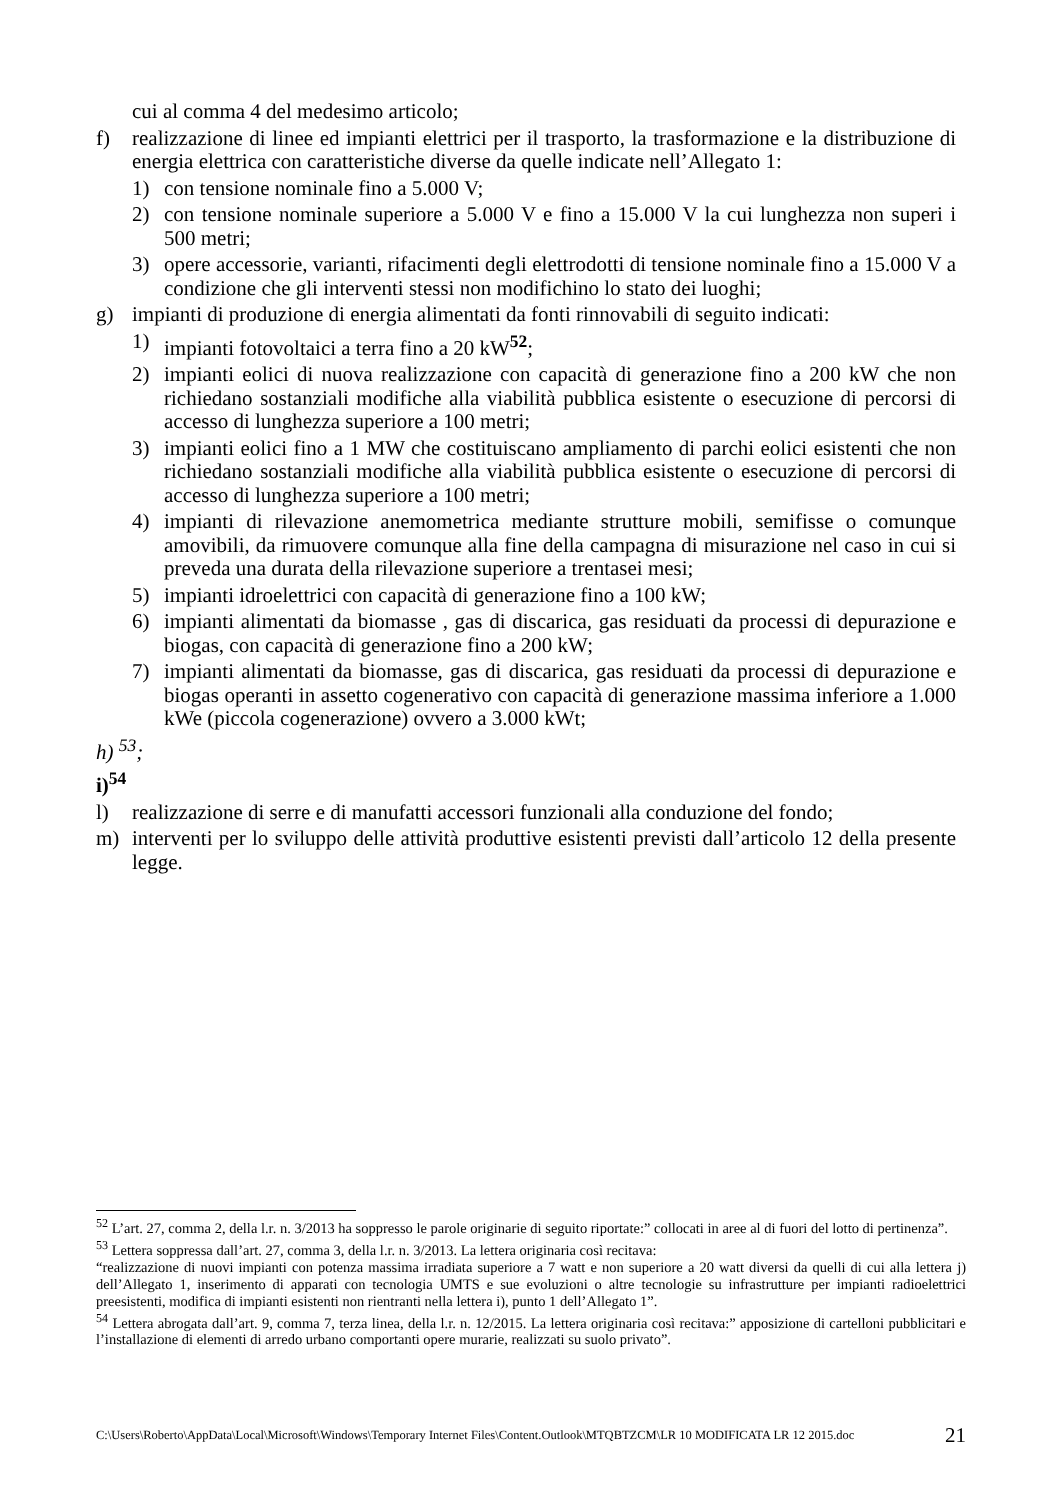cui al comma 4 del medesimo articolo;
f) realizzazione di linee ed impianti elettrici per il trasporto, la trasformazione e la distribuzione di energia elettrica con caratteristiche diverse da quelle indicate nell’Allegato 1:
1) con tensione nominale fino a 5.000 V;
2) con tensione nominale superiore a 5.000 V e fino a 15.000 V la cui lunghezza non superi i 500 metri;
3) opere accessorie, varianti, rifacimenti degli elettrodotti di tensione nominale fino a 15.000 V a condizione che gli interventi stessi non modifichino lo stato dei luoghi;
g) impianti di produzione di energia alimentati da fonti rinnovabili di seguito indicati:
1) impianti fotovoltaici a terra fino a 20 kW<sup>52</sup>;
2) impianti eolici di nuova realizzazione con capacità di generazione fino a 200 kW che non richiedano sostanziali modifiche alla viabilità pubblica esistente o esecuzione di percorsi di accesso di lunghezza superiore a 100 metri;
3) impianti eolici fino a 1 MW che costituiscano ampliamento di parchi eolici esistenti che non richiedano sostanziali modifiche alla viabilità pubblica esistente o esecuzione di percorsi di accesso di lunghezza superiore a 100 metri;
4) impianti di rilevazione anemometrica mediante strutture mobili, semifisse o comunque amovibili, da rimuovere comunque alla fine della campagna di misurazione nel caso in cui si preveda una durata della rilevazione superiore a trentasei mesi;
5) impianti idroelettrici con capacità di generazione fino a 100 kW;
6) impianti alimentati da biomasse , gas di discarica, gas residuati da processi di depurazione e biogas, con capacità di generazione fino a 200 kW;
7) impianti alimentati da biomasse, gas di discarica, gas residuati da processi di depurazione e biogas operanti in assetto cogenerativo con capacità di generazione massima inferiore a 1.000 kWe (piccola cogenerazione) ovvero a 3.000 kWt;
h) <sup>53</sup>;
i)<sup>54</sup>
l) realizzazione di serre e di manufatti accessori funzionali alla conduzione del fondo;
m) interventi per lo sviluppo delle attività produttive esistenti previsti dall’articolo 12 della presente legge.
<sup>52</sup> L’art. 27, comma 2, della l.r. n. 3/2013 ha soppresso le parole originarie di seguito riportate:” collocati in aree al di fuori del lotto di pertinenza”.
<sup>53</sup> Lettera soppressa dall’art. 27, comma 3, della l.r. n. 3/2013. La lettera originaria così recitava:
“realizzazione di nuovi impianti con potenza massima irradiata superiore a 7 watt e non superiore a 20 watt diversi da quelli di cui alla lettera j) dell’Allegato 1, inserimento di apparati con tecnologia UMTS e sue evoluzioni o altre tecnologie su infrastrutture per impianti radioelettrici preesistenti, modifica di impianti esistenti non rientranti nella lettera i), punto 1 dell’Allegato 1”.
<sup>54</sup> Lettera abrogata dall’art. 9, comma 7, terza linea, della l.r. n. 12/2015. La lettera originaria così recitava:” apposizione di cartelloni pubblicitari e l’installazione di elementi di arredo urbano comportanti opere murarie, realizzati su suolo privato”.
C:\Users\Roberto\AppData\Local\Microsoft\Windows\Temporary Internet Files\Content.Outlook\MTQBTZCM\LR 10 MODIFICATA LR 12 2015.doc 21